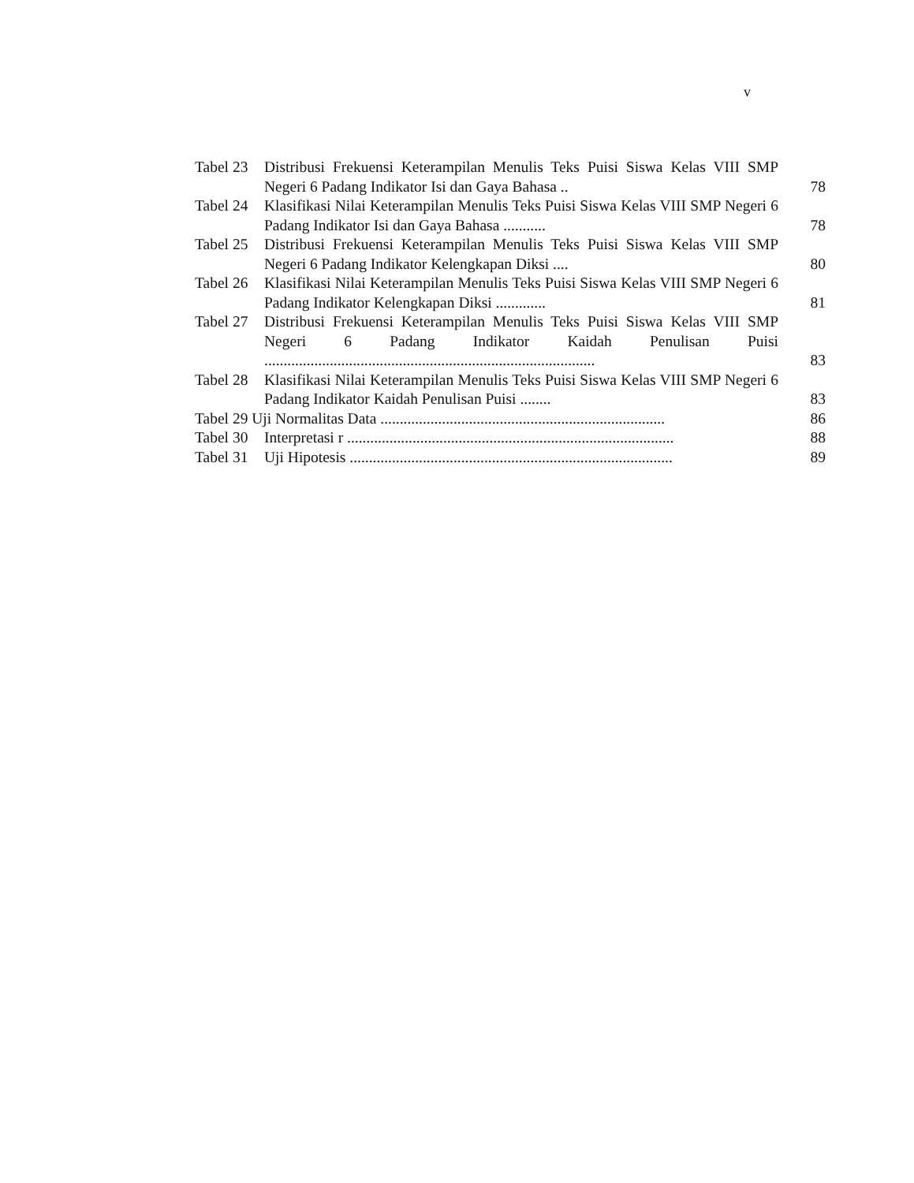v
| Tabel 23 | Distribusi Frekuensi Keterampilan Menulis Teks Puisi Siswa Kelas VIII SMP Negeri 6 Padang Indikator Isi dan Gaya Bahasa .. | 78 |
| Tabel 24 | Klasifikasi Nilai Keterampilan Menulis Teks Puisi Siswa Kelas VIII SMP Negeri 6 Padang Indikator Isi dan Gaya Bahasa ........... | 78 |
| Tabel 25 | Distribusi Frekuensi Keterampilan Menulis Teks Puisi Siswa Kelas VIII SMP Negeri 6 Padang Indikator Kelengkapan Diksi .... | 80 |
| Tabel 26 | Klasifikasi Nilai Keterampilan Menulis Teks Puisi Siswa Kelas VIII SMP Negeri 6 Padang Indikator Kelengkapan Diksi ............. | 81 |
| Tabel 27 | Distribusi Frekuensi Keterampilan Menulis Teks Puisi Siswa Kelas VIII SMP Negeri 6 Padang Indikator Kaidah Penulisan Puisi ...................................................................................... | 83 |
| Tabel 28 | Klasifikasi Nilai Keterampilan Menulis Teks Puisi Siswa Kelas VIII SMP Negeri 6 Padang Indikator Kaidah Penulisan Puisi ........ | 83 |
| Tabel 29 Uji Normalitas Data .......................................................................... | | 86 |
| Tabel 30 | Interpretasi r ..................................................................................... | 88 |
| Tabel 31 | Uji Hipotesis .................................................................................... | 89 |